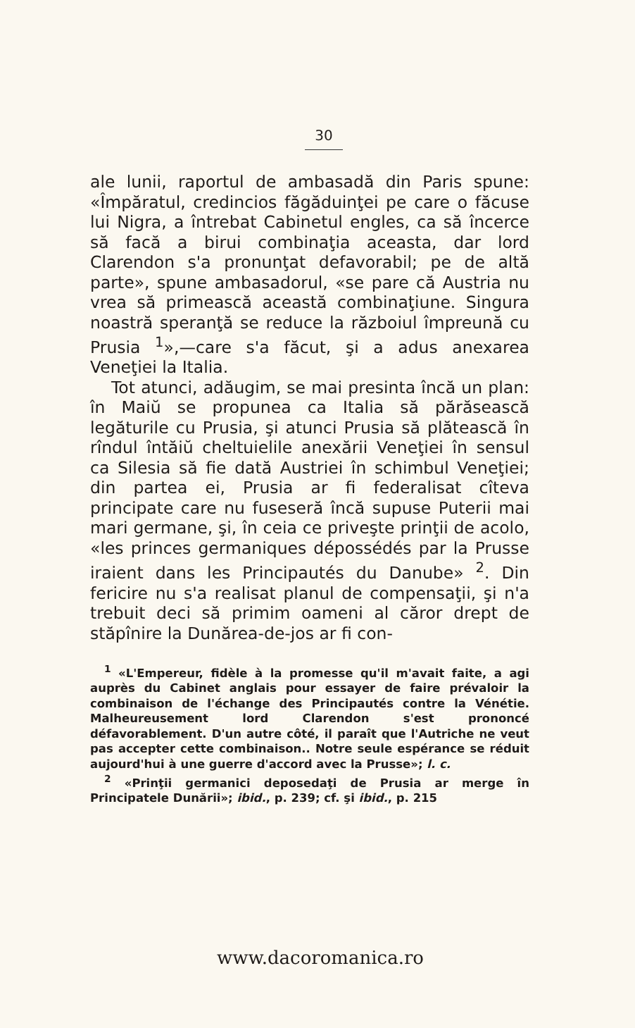30
ale lunii, raportul de ambasadă din Paris spune: «Împăratul, credincios făgăduinţei pe care o făcuse lui Nigra, a întrebat Cabinetul engles, ca să încerce să facă a birui combinaţia aceasta, dar lord Clarendon s'a pronunţat defavorabil; pe de altă parte», spune ambasadorul, «se pare că Austria nu vrea să primească această combinaţiune. Singura noastră speranţă se reduce la războiul împreună cu Prusia <sup>1</sup>»,—care s'a făcut, şi a adus anexarea Veneţiei la Italia.
Tot atunci, adăugim, se mai presinta încă un plan: în Maiŭ se propunea ca Italia să părăsească legăturile cu Prusia, şi atunci Prusia să plătească în rîndul întăiŭ cheltuielile anexării Veneţiei în sensul ca Silesia să fie dată Austriei în schimbul Veneţiei; din partea ei, Prusia ar fi federalisat cîteva principate care nu fuseseră încă supuse Puterii mai mari germane, şi, în ceia ce priveşte prinţii de acolo, «les princes germaniques dépossédés par la Prusse iraient dans les Principautés du Danube» <sup>2</sup>. Din fericire nu s'a realisat planul de compensaţii, şi n'a trebuit deci să primim oameni al căror drept de stăpînire la Dunărea-de-jos ar fi con-
<sup>1</sup> «L'Empereur, fidèle à la promesse qu'il m'avait faite, a agi auprès du Cabinet anglais pour essayer de faire prévaloir la combinaison de l'échange des Principautés contre la Vénétie. Malheureusement lord Clarendon s'est prononcé défavorablement. D'un autre côté, il paraît que l'Autriche ne veut pas accepter cette combinaison.. Notre seule espérance se réduit aujourd'hui à une guerre d'accord avec la Prusse»; l. c.
<sup>2</sup> «Prinţii germanici deposedaţi de Prusia ar merge în Principatele Dunării»; ibid., p. 239; cf. şi ibid., p. 215
www.dacoromanica.ro